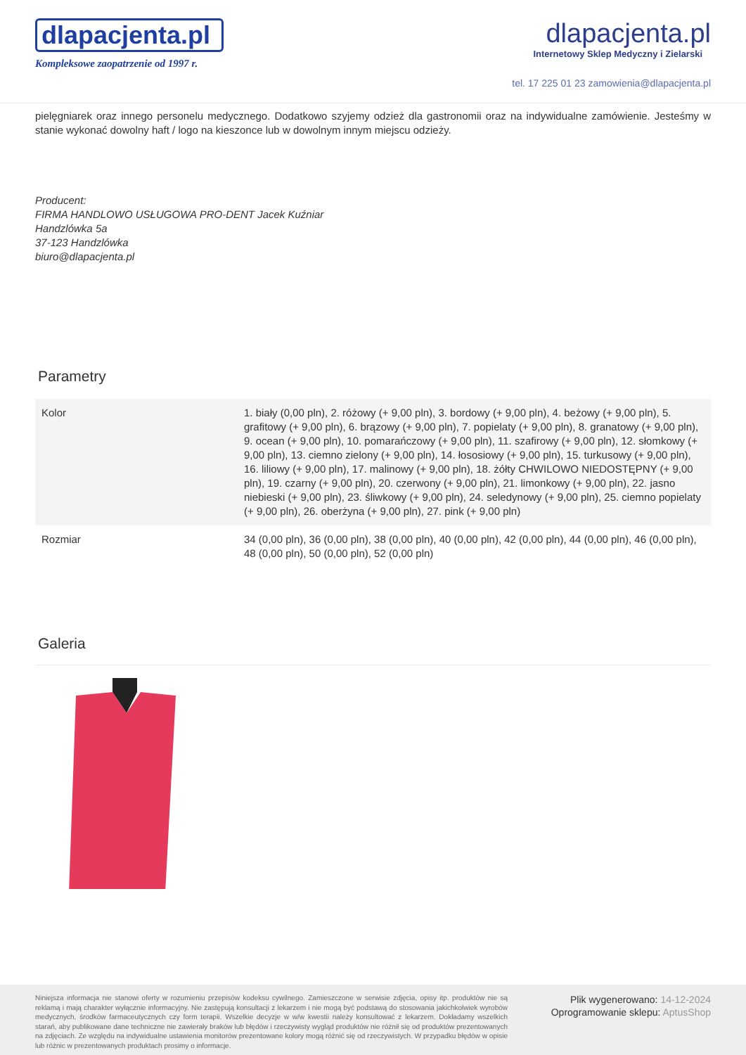dlapacjenta.pl
Kompleksowe zaopatrzenie od 1997 r.
dlapacjenta.pl
Internetowy Sklep Medyczny i Zielarski
tel. 17 225 01 23 zamowienia@dlapacjenta.pl
pielęgniarek oraz innego personelu medycznego. Dodatkowo szyjemy odzież dla gastronomii oraz na indywidualne zamówienie. Jesteśmy w stanie wykonać dowolny haft / logo na kieszonce lub w dowolnym innym miejscu odzieży.
Producent:
FIRMA HANDLOWO USŁUGOWA PRO-DENT Jacek Kuźniar
Handzlówka 5a
37-123 Handzlówka
biuro@dlapacjenta.pl
Parametry
| Kolor | 1. biały (0,00 pln), 2. różowy (+ 9,00 pln), 3. bordowy (+ 9,00 pln), 4. beżowy (+ 9,00 pln), 5. grafitowy (+ 9,00 pln), 6. brązowy (+ 9,00 pln), 7. popielaty (+ 9,00 pln), 8. granatowy (+ 9,00 pln), 9. ocean (+ 9,00 pln), 10. pomarańczowy (+ 9,00 pln), 11. szafirowy (+ 9,00 pln), 12. słomkowy (+ 9,00 pln), 13. ciemno zielony (+ 9,00 pln), 14. łososiowy (+ 9,00 pln), 15. turkusowy (+ 9,00 pln), 16. liliowy (+ 9,00 pln), 17. malinowy (+ 9,00 pln), 18. żółty CHWILOWO NIEDOSTĘPNY (+ 9,00 pln), 19. czarny (+ 9,00 pln), 20. czerwony (+ 9,00 pln), 21. limonkowy (+ 9,00 pln), 22. jasno niebieski (+ 9,00 pln), 23. śliwkowy (+ 9,00 pln), 24. seledynowy (+ 9,00 pln), 25. ciemno popielaty (+ 9,00 pln), 26. oberżyna (+ 9,00 pln), 27. pink (+ 9,00 pln) |
| Rozmiar | 34 (0,00 pln), 36 (0,00 pln), 38 (0,00 pln), 40 (0,00 pln), 42 (0,00 pln), 44 (0,00 pln), 46 (0,00 pln), 48 (0,00 pln), 50 (0,00 pln), 52 (0,00 pln) |
Galeria
Niniejsza informacja nie stanowi oferty w rozumieniu przepisów kodeksu cywilnego. Zamieszczone w serwisie zdjęcia, opisy itp. produktów nie są reklamą i mają charakter wyłącznie informacyjny. Nie zastępują konsultacji z lekarzem i nie mogą być podstawą do stosowania jakichkolwiek wyrobów medycznych, środków farmaceutycznych czy form terapii. Wszelkie decyzje w w/w kwestii należy konsultować z lekarzem. Dokładamy wszelkich starań, aby publikowane dane techniczne nie zawierały braków lub błędów i rzeczywisty wygląd produktów nie różnił się od produktów prezentowanych na zdjęciach. Ze względu na indywidualne ustawienia monitorów prezentowane kolory mogą różnić się od rzeczywistych. W przypadku błędów w opisie lub różnic w prezentowanych produktach prosimy o informacje.
Plik wygenerowano: 14-12-2024
Oprogramowanie sklepu: AptusShop